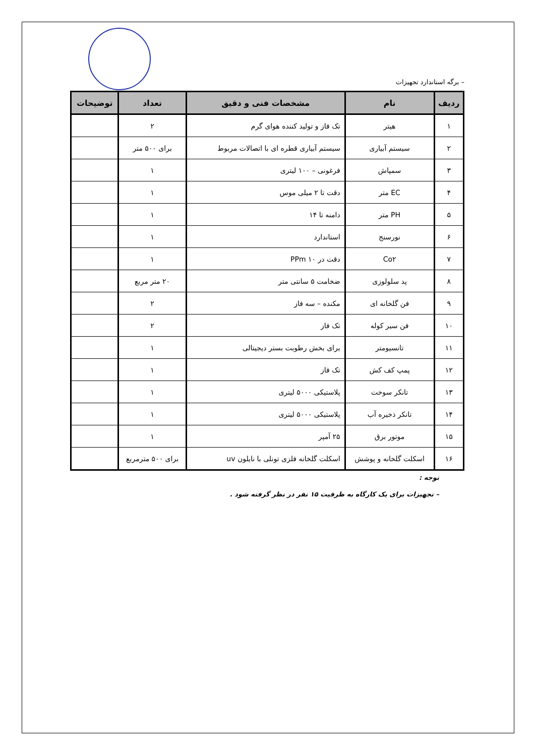– برگه استاندارد تجهیزات
| ردیف | نام | مشخصات فنی و دقیق | تعداد | توضیحات |
| --- | --- | --- | --- | --- |
| ۱ | هیتر | تک فاز و تولید کننده هوای گرم | ۲ | |
| ۲ | سیستم آبیاری | سیستم آبیاری قطره ای با اتصالات مربوط | برای ۵۰۰ متر | |
| ۳ | سمپاش | فرغونی – ۱۰۰ لیتری | ۱ | |
| ۴ | EC متر | دقت تا ۲ میلی موس | ۱ | |
| ۵ | PH متر | دامنه تا ۱۴ | ۱ | |
| ۶ | نورسنج | استاندارد | ۱ | |
| ۷ | Co۲ | دقت در PPm ۱۰ | ۱ | |
| ۸ | پد سلولوزی | ضخامت ۵ سانتی متر | ۲۰ متر مربع | |
| ۹ | فن گلخانه ای | مکنده – سه فاز | ۲ | |
| ۱۰ | فن سیر کوله | تک فاز | ۲ | |
| ۱۱ | تانسیومتر | برای بخش رطوبت بستر دیجیتالی | ۱ | |
| ۱۲ | پمپ کف کش | تک فاز | ۱ | |
| ۱۳ | تانکر سوخت | پلاستیکی ۵۰۰۰ لیتری | ۱ | |
| ۱۴ | تانکر ذخیره آب | پلاستیکی ۵۰۰۰ لیتری | ۱ | |
| ۱۵ | موتور برق | ۲۵ آمپر | ۱ | |
| ۱۶ | اسکلت گلخانه و پوشش | اسکلت گلخانه فلزی تونلی با نایلون uv | برای ۵۰۰ مترمربع | |
توجه :
– تجهیزات برای یک کارگاه به ظرفیت ۱۵ نفر در نظر گرفته شود .